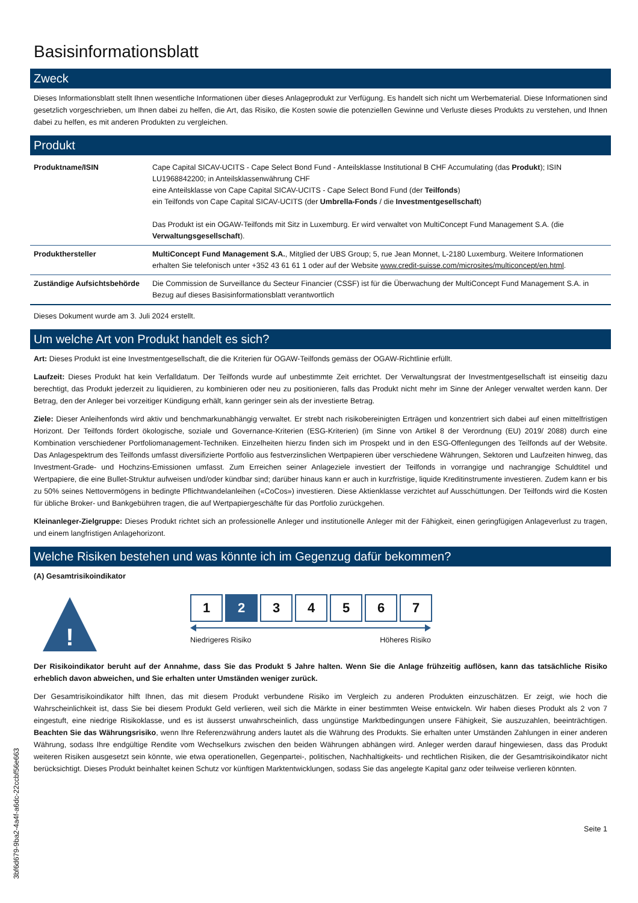Basisinformationsblatt
Zweck
Dieses Informationsblatt stellt Ihnen wesentliche Informationen über dieses Anlageprodukt zur Verfügung. Es handelt sich nicht um Werbematerial. Diese Informationen sind gesetzlich vorgeschrieben, um Ihnen dabei zu helfen, die Art, das Risiko, die Kosten sowie die potenziellen Gewinne und Verluste dieses Produkts zu verstehen, und Ihnen dabei zu helfen, es mit anderen Produkten zu vergleichen.
Produkt
| Produktname/ISIN | Cape Capital SICAV-UCITS - Cape Select Bond Fund - Anteilsklasse Institutional B CHF Accumulating (das Produkt ); ISIN LU1968842200; in Anteilsklassenwährung CHF eine Anteilsklasse von Cape Capital SICAV-UCITS - Cape Select Bond Fund (der Teilfonds ) ein Teilfonds von Cape Capital SICAV-UCITS (der Umbrella-Fonds / die Investmentgesellschaft ) Das Produkt ist ein OGAW-Teilfonds mit Sitz in Luxemburg. Er wird verwaltet von MultiConcept Fund Management S.A. (die Verwaltungsgesellschaft ). |
| Produkthersteller | MultiConcept Fund Management S.A. , Mitglied der UBS Group; 5, rue Jean Monnet, L-2180 Luxemburg. Weitere Informationen erhalten Sie telefonisch unter +352 43 61 61 1 oder auf der Website www.credit-suisse.com/microsites/multiconcept/en.html . |
| Zuständige Aufsichtsbehörde | Die Commission de Surveillance du Secteur Financier (CSSF) ist für die Überwachung der MultiConcept Fund Management S.A. in Bezug auf dieses Basisinformationsblatt verantwortlich |
Dieses Dokument wurde am 3. Juli 2024 erstellt.
Um welche Art von Produkt handelt es sich?
Art: Dieses Produkt ist eine Investmentgesellschaft, die die Kriterien für OGAW-Teilfonds gemäss der OGAW-Richtlinie erfüllt.
Laufzeit: Dieses Produkt hat kein Verfalldatum. Der Teilfonds wurde auf unbestimmte Zeit errichtet. Der Verwaltungsrat der Investmentgesellschaft ist einseitig dazu berechtigt, das Produkt jederzeit zu liquidieren, zu kombinieren oder neu zu positionieren, falls das Produkt nicht mehr im Sinne der Anleger verwaltet werden kann. Der Betrag, den der Anleger bei vorzeitiger Kündigung erhält, kann geringer sein als der investierte Betrag.
Ziele: Dieser Anleihenfonds wird aktiv und benchmarkunabhängig verwaltet. Er strebt nach risikobereinigten Erträgen und konzentriert sich dabei auf einen mittelfristigen Horizont. Der Teilfonds fördert ökologische, soziale und Governance-Kriterien (ESG-Kriterien) (im Sinne von Artikel 8 der Verordnung (EU) 2019/ 2088) durch eine Kombination verschiedener Portfoliomanagement-Techniken. Einzelheiten hierzu finden sich im Prospekt und in den ESG-Offenlegungen des Teilfonds auf der Website. Das Anlagespektrum des Teilfonds umfasst diversifizierte Portfolio aus festverzinslichen Wertpapieren über verschiedene Währungen, Sektoren und Laufzeiten hinweg, das Investment-Grade- und Hochzins-Emissionen umfasst. Zum Erreichen seiner Anlageziele investiert der Teilfonds in vorrangige und nachrangige Schuldtitel und Wertpapiere, die eine Bullet-Struktur aufweisen und/oder kündbar sind; darüber hinaus kann er auch in kurzfristige, liquide Kreditinstrumente investieren. Zudem kann er bis zu 50% seines Nettovermögens in bedingte Pflichtwandelanleihen («CoCos») investieren. Diese Aktienklasse verzichtet auf Ausschüttungen. Der Teilfonds wird die Kosten für übliche Broker- und Bankgebühren tragen, die auf Wertpapiergeschäfte für das Portfolio zurückgehen.
Kleinanleger-Zielgruppe: Dieses Produkt richtet sich an professionelle Anleger und institutionelle Anleger mit der Fähigkeit, einen geringfügigen Anlageverlust zu tragen, und einem langfristigen Anlagehorizont.
Welche Risiken bestehen und was könnte ich im Gegenzug dafür bekommen?
(A) Gesamtrisikoindikator
!
1 2 3 4 5 6 7
Niedrigeres Risiko Höheres Risiko
Der Risikoindikator beruht auf der Annahme, dass Sie das Produkt 5 Jahre halten. Wenn Sie die Anlage frühzeitig auflösen, kann das tatsächliche Risiko erheblich davon abweichen, und Sie erhalten unter Umständen weniger zurück.
Der Gesamtrisikoindikator hilft Ihnen, das mit diesem Produkt verbundene Risiko im Vergleich zu anderen Produkten einzuschätzen. Er zeigt, wie hoch die Wahrscheinlichkeit ist, dass Sie bei diesem Produkt Geld verlieren, weil sich die Märkte in einer bestimmten Weise entwickeln. Wir haben dieses Produkt als 2 von 7 eingestuft, eine niedrige Risikoklasse, und es ist äusserst unwahrscheinlich, dass ungünstige Marktbedingungen unsere Fähigkeit, Sie auszuzahlen, beeinträchtigen. Beachten Sie das Währungsrisiko, wenn Ihre Referenzwährung anders lautet als die Währung des Produkts. Sie erhalten unter Umständen Zahlungen in einer anderen Währung, sodass Ihre endgültige Rendite vom Wechselkurs zwischen den beiden Währungen abhängen wird. Anleger werden darauf hingewiesen, dass das Produkt weiteren Risiken ausgesetzt sein könnte, wie etwa operationellen, Gegenpartei-, politischen, Nachhaltigkeits- und rechtlichen Risiken, die der Gesamtrisikoindikator nicht berücksichtigt. Dieses Produkt beinhaltet keinen Schutz vor künftigen Marktentwicklungen, sodass Sie das angelegte Kapital ganz oder teilweise verlieren könnten.
Seite 1
3bf6d679-9ba2-4a4f-a6dc-22ccbf56e663